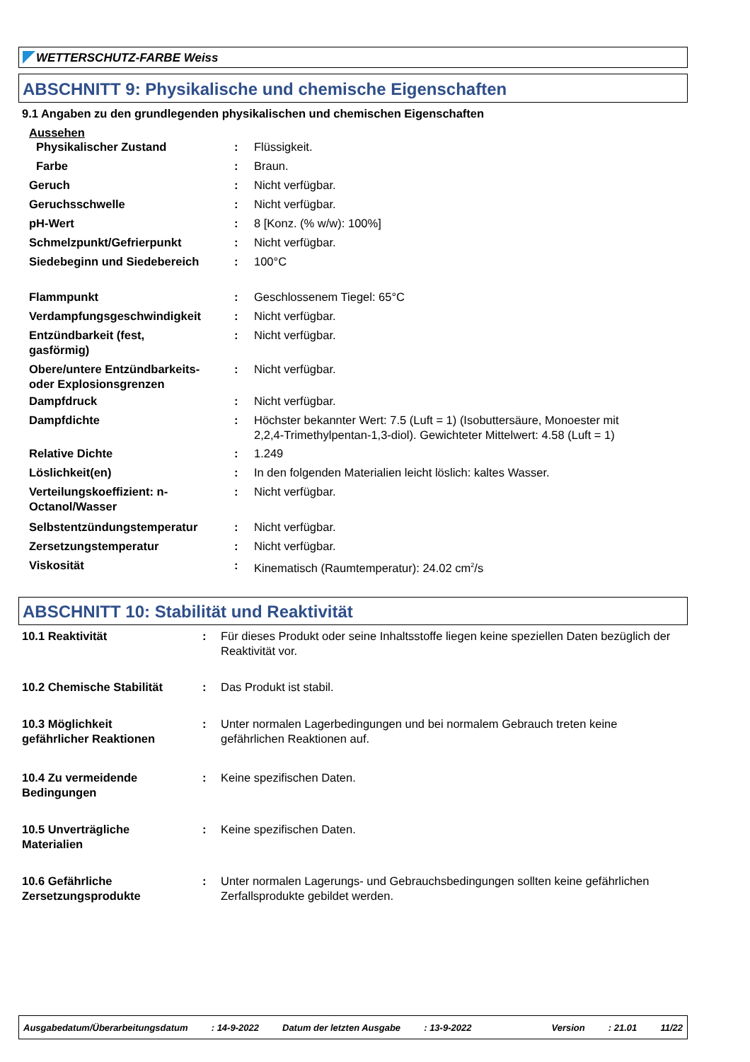WETTERSCHUTZ-FARBE Weiss
ABSCHNITT 9: Physikalische und chemische Eigenschaften
9.1 Angaben zu den grundlegenden physikalischen und chemischen Eigenschaften
Aussehen
| Physikalischer Zustand | : | Flüssigkeit. |
| Farbe | : | Braun. |
| Geruch | : | Nicht verfügbar. |
| Geruchsschwelle | : | Nicht verfügbar. |
| pH-Wert | : | 8 [Konz. (% w/w): 100%] |
| Schmelzpunkt/Gefrierpunkt | : | Nicht verfügbar. |
| Siedebeginn und Siedebereich | : | 100°C |
| Flammpunkt | : | Geschlossenem Tiegel: 65°C |
| Verdampfungsgeschwindigkeit | : | Nicht verfügbar. |
| Entzündbarkeit (fest, gasförmig) | : | Nicht verfügbar. |
| Obere/untere Entzündbarkeits- oder Explosionsgrenzen | : | Nicht verfügbar. |
| Dampfdruck | : | Nicht verfügbar. |
| Dampfdichte | : | Höchster bekannter Wert: 7.5 (Luft = 1) (Isobuttersäure, Monoester mit 2,2,4-Trimethylpentan-1,3-diol). Gewichteter Mittelwert: 4.58 (Luft = 1) |
| Relative Dichte | : | 1.249 |
| Löslichkeit(en) | : | In den folgenden Materialien leicht löslich: kaltes Wasser. |
| Verteilungskoeffizient: n- Octanol/Wasser | : | Nicht verfügbar. |
| Selbstentzündungstemperatur | : | Nicht verfügbar. |
| Zersetzungstemperatur | : | Nicht verfügbar. |
| Viskosität | : | Kinematisch (Raumtemperatur): 24.02 cm<sup>2</sup>/s |
ABSCHNITT 10: Stabilität und Reaktivität
| 10.1 Reaktivität | : | Für dieses Produkt oder seine Inhaltsstoffe liegen keine speziellen Daten bezüglich der Reaktivität vor. |
| 10.2 Chemische Stabilität | : | Das Produkt ist stabil. |
| 10.3 Möglichkeit gefährlicher Reaktionen | : | Unter normalen Lagerbedingungen und bei normalem Gebrauch treten keine gefährlichen Reaktionen auf. |
| 10.4 Zu vermeidende Bedingungen | : | Keine spezifischen Daten. |
| 10.5 Unverträgliche Materialien | : | Keine spezifischen Daten. |
| 10.6 Gefährliche Zersetzungsprodukte | : | Unter normalen Lagerungs- und Gebrauchsbedingungen sollten keine gefährlichen Zerfallsprodukte gebildet werden. |
Ausgabedatum/Überarbeitungsdatum: 14-9-2022 Datum der letzten Ausgabe: 13-9-2022 Version: 21.01 11/22